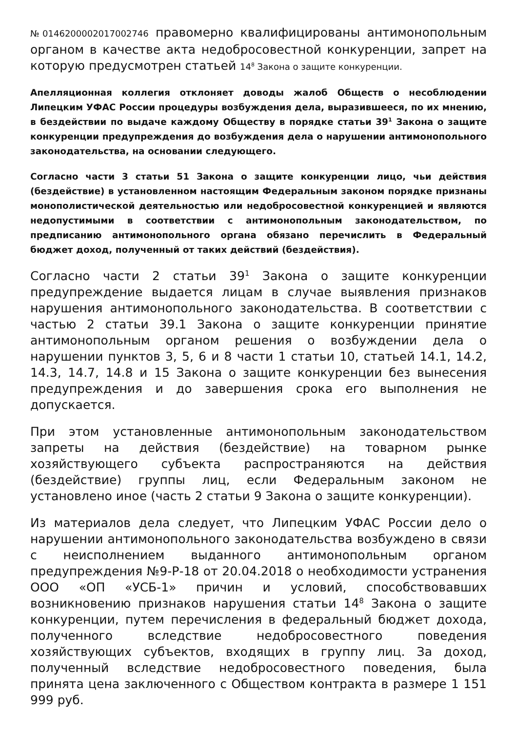№0146200002017002746 правомерно квалифицированы антимонопольным органом в качестве акта недобросовестной конкуренции, запрет на которую предусмотрен статьей 14<sup>8</sup> Закона о защите конкуренции.
Апелляционная коллегия отклоняет доводы жалоб Обществ о несоблюдении Липецким УФАС России процедуры возбуждения дела, выразившееся, по их мнению, в бездействии по выдаче каждому Обществу в порядке статьи 39<sup>1</sup> Закона о защите конкуренции предупреждения до возбуждения дела о нарушении антимонопольного законодательства, на основании следующего.
Согласно части 3 статьи 51 Закона о защите конкуренции лицо, чьи действия (бездействие) в установленном настоящим Федеральным законом порядке признаны монополистической деятельностью или недобросовестной конкуренцией и являются недопустимыми в соответствии с антимонопольным законодательством, по предписанию антимонопольного органа обязано перечислить в Федеральный бюджет доход, полученный от таких действий (бездействия).
Согласно части 2 статьи 39<sup>1</sup> Закона о защите конкуренции предупреждение выдается лицам в случае выявления признаков нарушения антимонопольного законодательства. В соответствии с частью 2 статьи 39.1 Закона о защите конкуренции принятие антимонопольным органом решения о возбуждении дела о нарушении пунктов 3, 5, 6 и 8 части 1 статьи 10, статьей 14.1, 14.2, 14.3, 14.7, 14.8 и 15 Закона о защите конкуренции без вынесения предупреждения и до завершения срока его выполнения не допускается.
При этом установленные антимонопольным законодательством запреты на действия (бездействие) на товарном рынке хозяйствующего субъекта распространяются на действия (бездействие) группы лиц, если Федеральным законом не установлено иное (часть 2 статьи 9 Закона о защите конкуренции).
Из материалов дела следует, что Липецким УФАС России дело о нарушении антимонопольного законодательства возбуждено в связи с неисполнением выданного антимонопольным органом предупреждения №9-Р-18 от 20.04.2018 о необходимости устранения ООО «ОП «УСБ-1» причин и условий, способствовавших возникновению признаков нарушения статьи 14<sup>8</sup> Закона о защите конкуренции, путем перечисления в федеральный бюджет дохода, полученного вследствие недобросовестного поведения хозяйствующих субъектов, входящих в группу лиц. За доход, полученный вследствие недобросовестного поведения, была принята цена заключенного с Обществом контракта в размере 1 151 999 руб.